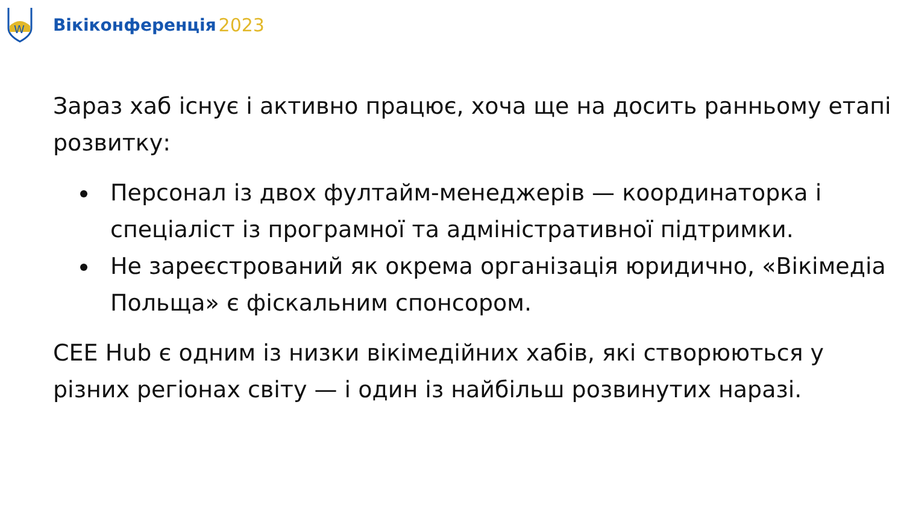W
Вікіконференція 2023
Зараз хаб існує і активно працює, хоча ще на досить ранньому етапі розвитку:
Персонал із двох фултайм-менеджерів — координаторка і спеціаліст із програмної та адміністративної підтримки.
Не зареєстрований як окрема організація юридично, «Вікімедіа Польща» є фіскальним спонсором.
CEE Hub є одним із низки вікімедійних хабів, які створюються у різних регіонах світу — і один із найбільш розвинутих наразі.